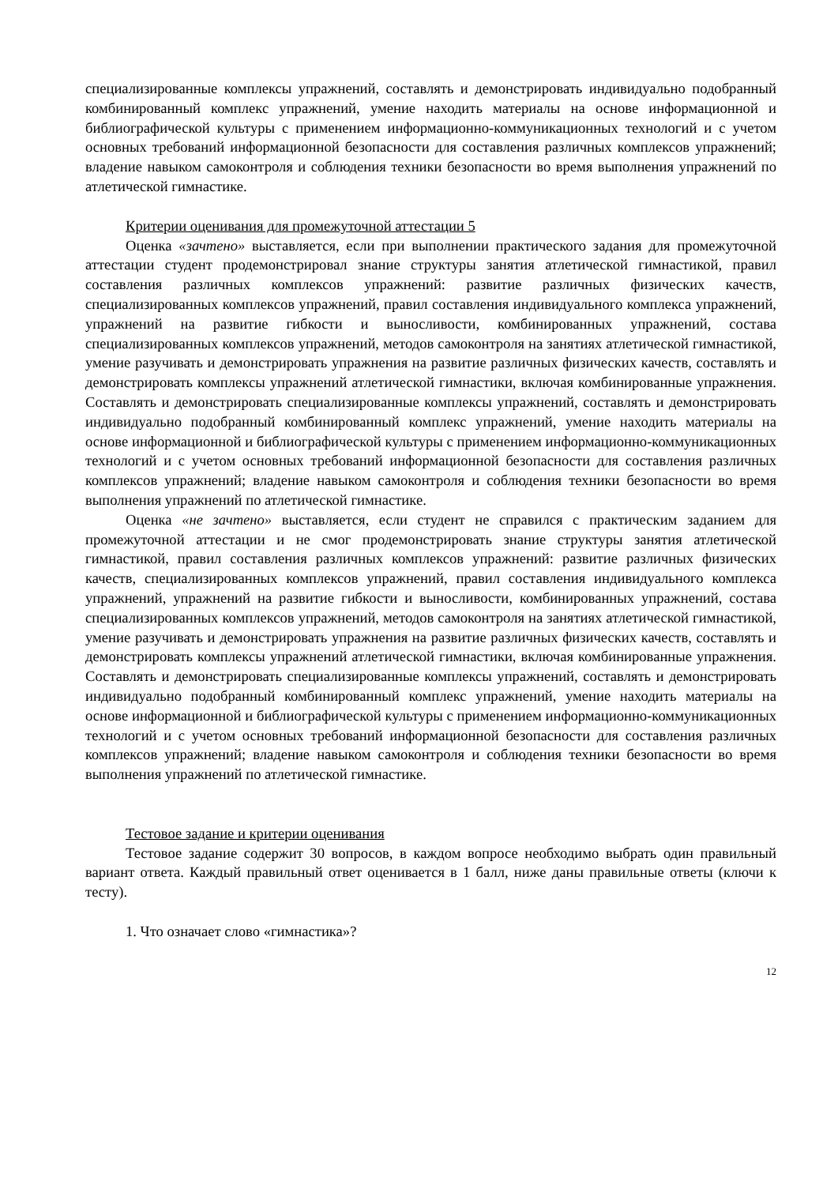специализированные комплексы упражнений, составлять и демонстрировать индивидуально подобранный комбинированный комплекс упражнений, умение находить материалы на основе информационной и библиографической культуры с применением информационно-коммуникационных технологий и с учетом основных требований информационной безопасности для составления различных комплексов упражнений; владение навыком самоконтроля и соблюдения техники безопасности во время выполнения упражнений по атлетической гимнастике.
Критерии оценивания для промежуточной аттестации 5
Оценка «зачтено» выставляется, если при выполнении практического задания для промежуточной аттестации студент продемонстрировал знание структуры занятия атлетической гимнастикой, правил составления различных комплексов упражнений: развитие различных физических качеств, специализированных комплексов упражнений, правил составления индивидуального комплекса упражнений, упражнений на развитие гибкости и выносливости, комбинированных упражнений, состава специализированных комплексов упражнений, методов самоконтроля на занятиях атлетической гимнастикой, умение разучивать и демонстрировать упражнения на развитие различных физических качеств, составлять и демонстрировать комплексы упражнений атлетической гимнастики, включая комбинированные упражнения. Составлять и демонстрировать специализированные комплексы упражнений, составлять и демонстрировать индивидуально подобранный комбинированный комплекс упражнений, умение находить материалы на основе информационной и библиографической культуры с применением информационно-коммуникационных технологий и с учетом основных требований информационной безопасности для составления различных комплексов упражнений; владение навыком самоконтроля и соблюдения техники безопасности во время выполнения упражнений по атлетической гимнастике.
Оценка «не зачтено» выставляется, если студент не справился с практическим заданием для промежуточной аттестации и не смог продемонстрировать знание структуры занятия атлетической гимнастикой, правил составления различных комплексов упражнений: развитие различных физических качеств, специализированных комплексов упражнений, правил составления индивидуального комплекса упражнений, упражнений на развитие гибкости и выносливости, комбинированных упражнений, состава специализированных комплексов упражнений, методов самоконтроля на занятиях атлетической гимнастикой, умение разучивать и демонстрировать упражнения на развитие различных физических качеств, составлять и демонстрировать комплексы упражнений атлетической гимнастики, включая комбинированные упражнения. Составлять и демонстрировать специализированные комплексы упражнений, составлять и демонстрировать индивидуально подобранный комбинированный комплекс упражнений, умение находить материалы на основе информационной и библиографической культуры с применением информационно-коммуникационных технологий и с учетом основных требований информационной безопасности для составления различных комплексов упражнений; владение навыком самоконтроля и соблюдения техники безопасности во время выполнения упражнений по атлетической гимнастике.
Тестовое задание и критерии оценивания
Тестовое задание содержит 30 вопросов, в каждом вопросе необходимо выбрать один правильный вариант ответа. Каждый правильный ответ оценивается в 1 балл, ниже даны правильные ответы (ключи к тесту).
1. Что означает слово «гимнастика»?
12